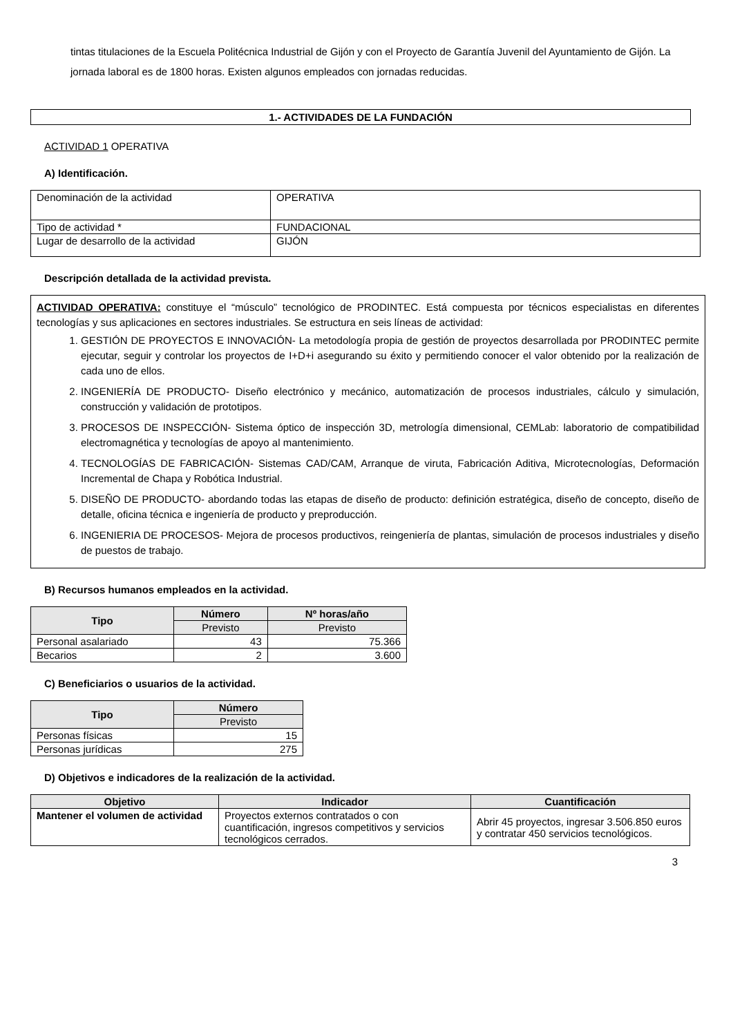tintas titulaciones de la Escuela Politécnica Industrial de Gijón y con el Proyecto de Garantía Juvenil del Ayuntamiento de Gijón. La jornada laboral es de 1800 horas. Existen algunos empleados con jornadas reducidas.
1.- ACTIVIDADES DE LA FUNDACIÓN
ACTIVIDAD 1 OPERATIVA
A) Identificación.
| Denominación de la actividad | OPERATIVA |
| Tipo de actividad * | FUNDACIONAL |
| Lugar de desarrollo de la actividad | GIJÓN |
Descripción detallada de la actividad prevista.
ACTIVIDAD OPERATIVA: constituye el “músculo” tecnológico de PRODINTEC. Está compuesta por técnicos especialistas en diferentes tecnologías y sus aplicaciones en sectores industriales. Se estructura en seis líneas de actividad:
1. GESTIÓN DE PROYECTOS E INNOVACIÓN- La metodología propia de gestión de proyectos desarrollada por PRODINTEC permite ejecutar, seguir y controlar los proyectos de I+D+i asegurando su éxito y permitiendo conocer el valor obtenido por la realización de cada uno de ellos.
2. INGENIERÍA DE PRODUCTO- Diseño electrónico y mecánico, automatización de procesos industriales, cálculo y simulación, construcción y validación de prototipos.
3. PROCESOS DE INSPECCIÓN- Sistema óptico de inspección 3D, metrología dimensional, CEMLab: laboratorio de compatibilidad electromagnética y tecnologías de apoyo al mantenimiento.
4. TECNOLOGÍAS DE FABRICACIÓN- Sistemas CAD/CAM, Arranque de viruta, Fabricación Aditiva, Microtecnologías, Deformación Incremental de Chapa y Robótica Industrial.
5. DISEÑO DE PRODUCTO- abordando todas las etapas de diseño de producto: definición estratégica, diseño de concepto, diseño de detalle, oficina técnica e ingeniería de producto y preproducción.
6. INGENIERIA DE PROCESOS- Mejora de procesos productivos, reingeniería de plantas, simulación de procesos industriales y diseño de puestos de trabajo.
B) Recursos humanos empleados en la actividad.
| Tipo | Número | Nº horas/año |
| --- | --- | --- |
| | Previsto | Previsto |
| Personal asalariado | 43 | 75.366 |
| Becarios | 2 | 3.600 |
C) Beneficiarios o usuarios de la actividad.
| Tipo | Número |
| --- | --- |
| | Previsto |
| Personas físicas | 15 |
| Personas jurídicas | 275 |
D) Objetivos e indicadores de la realización de la actividad.
| Objetivo | Indicador | Cuantificación |
| --- | --- | --- |
| Mantener el volumen de actividad | Proyectos externos contratados o con cuantificación, ingresos competitivos y servicios tecnológicos cerrados. | Abrir 45 proyectos, ingresar 3.506.850 euros y contratar 450 servicios tecnológicos. |
3